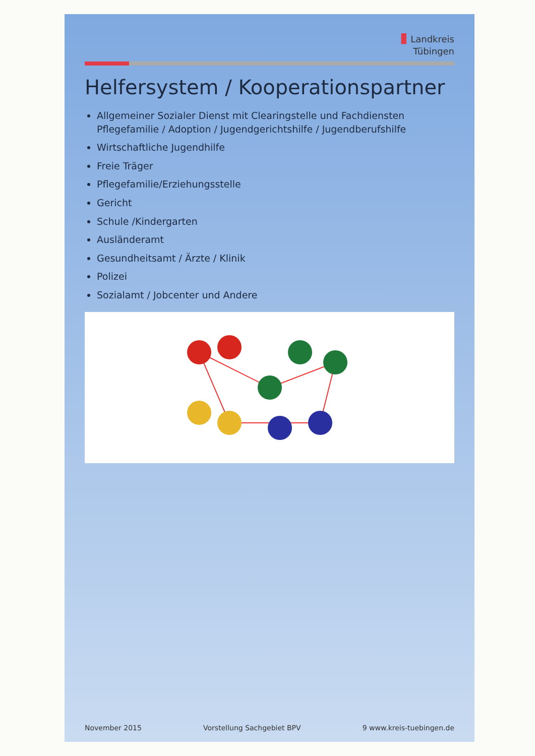▮ Landkreis
Tübingen
Helfersystem / Kooperationspartner
Allgemeiner Sozialer Dienst mit Clearingstelle und Fachdiensten Pflegefamilie / Adoption / Jugendgerichtshilfe / Jugendberufshilfe
Wirtschaftliche Jugendhilfe
Freie Träger
Pflegefamilie/Erziehungsstelle
Gericht
Schule /Kindergarten
Ausländeramt
Gesundheitsamt / Ärzte / Klinik
Polizei
Sozialamt / Jobcenter und Andere
November 2015 Vorstellung Sachgebiet BPV 9 www.kreis-tuebingen.de